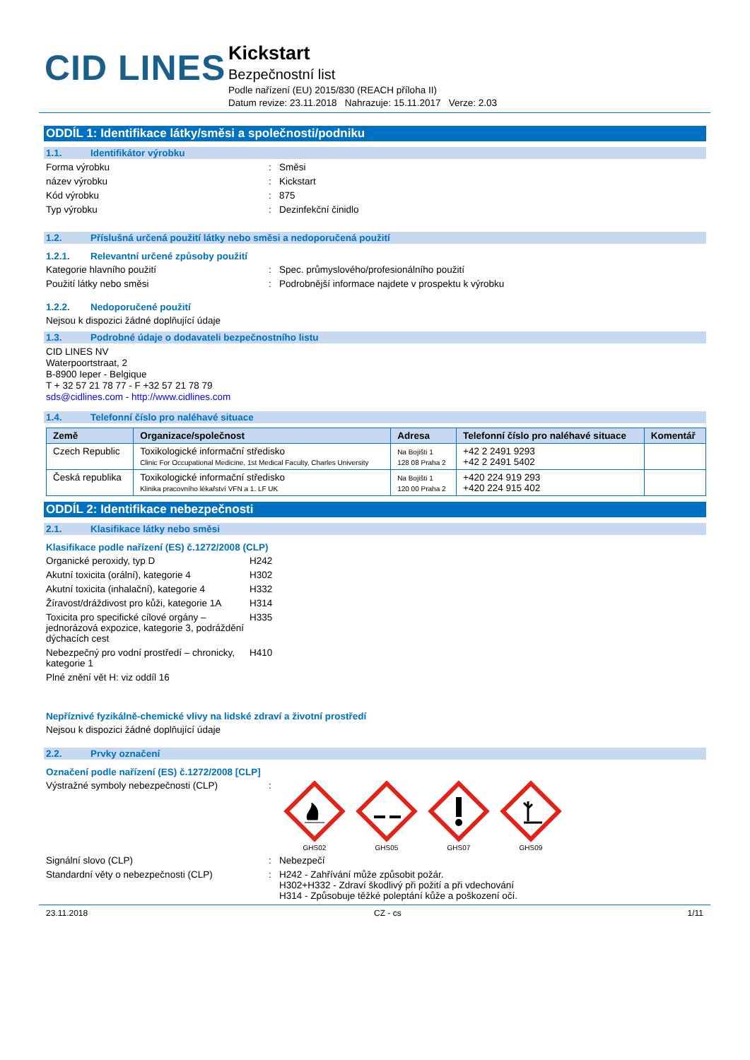CID LINES
Kickstart
Bezpečnostní list
Podle nařízení (EU) 2015/830 (REACH příloha II)
Datum revize: 23.11.2018 Nahrazuje: 15.11.2017 Verze: 2.03
ODDÍL 1: Identifikace látky/směsi a společnosti/podniku
1.1. Identifikátor výrobku
Forma výrobku : Směsi
název výrobku : Kickstart
Kód výrobku : 875
Typ výrobku : Dezinfekční činidlo
1.2. Příslušná určená použití látky nebo směsi a nedoporučená použití
1.2.1. Relevantní určené způsoby použití
Kategorie hlavního použití : Spec. průmyslového/profesionálního použití
Použití látky nebo směsi : Podrobnější informace najdete v prospektu k výrobku
1.2.2. Nedoporučené použití
Nejsou k dispozici žádné doplňující údaje
1.3. Podrobné údaje o dodavateli bezpečnostního listu
CID LINES NV
Waterpoortstraat, 2
B-8900 Ieper - Belgique
T + 32 57 21 78 77 - F +32 57 21 78 79
sds@cidlines.com - http://www.cidlines.com
1.4. Telefonní číslo pro naléhavé situace
| Země | Organizace/společnost | Adresa | Telefonní číslo pro naléhavé situace | Komentář |
| --- | --- | --- | --- | --- |
| Czech Republic | Toxikologické informační středisko Clinic For Occupational Medicine, 1st Medical Faculty, Charles University | Na Bojišti 1 128 08 Praha 2 | +42 2 2491 9293 +42 2 2491 5402 | |
| Česká republika | Toxikologické informační středisko Klinika pracovního lékařství VFN a 1. LF UK | Na Bojišti 1 120 00 Praha 2 | +420 224 919 293 +420 224 915 402 | |
ODDÍL 2: Identifikace nebezpečnosti
2.1. Klasifikace látky nebo směsi
Klasifikace podle nařízení (ES) č.1272/2008 (CLP)
Organické peroxidy, typ D H242
Akutní toxicita (orální), kategorie 4
H302
Akutní toxicita (inhalační), kategorie 4
H332
Žíravost/dráždivost pro kůži, kategorie 1A
H314
Toxicita pro specifické cílové orgány – jednorázová expozice, kategorie 3, podráždění dýchacích cest
H335
Nebezpečný pro vodní prostředí – chronicky, kategorie 1
H410
Plné znění vět H: viz oddíl 16
Nepříznivé fyzikálně-chemické vlivy na lidské zdraví a životní prostředí
Nejsou k dispozici žádné doplňující údaje
2.2. Prvky označení
Označení podle nařízení (ES) č.1272/2008 [CLP]
Výstražné symboly nebezpečnosti (CLP) :
GHS02 GHS05 GHS07 GHS09
Signální slovo (CLP) : Nebezpečí
Standardní věty o nebezpečnosti (CLP) : H242 - Zahřívání může způsobit požár.
H302+H332 - Zdraví škodlivý při požití a při vdechování
H314 - Způsobuje těžké poleptání kůže a poškození očí.
23.11.2018 CZ - cs 1/11